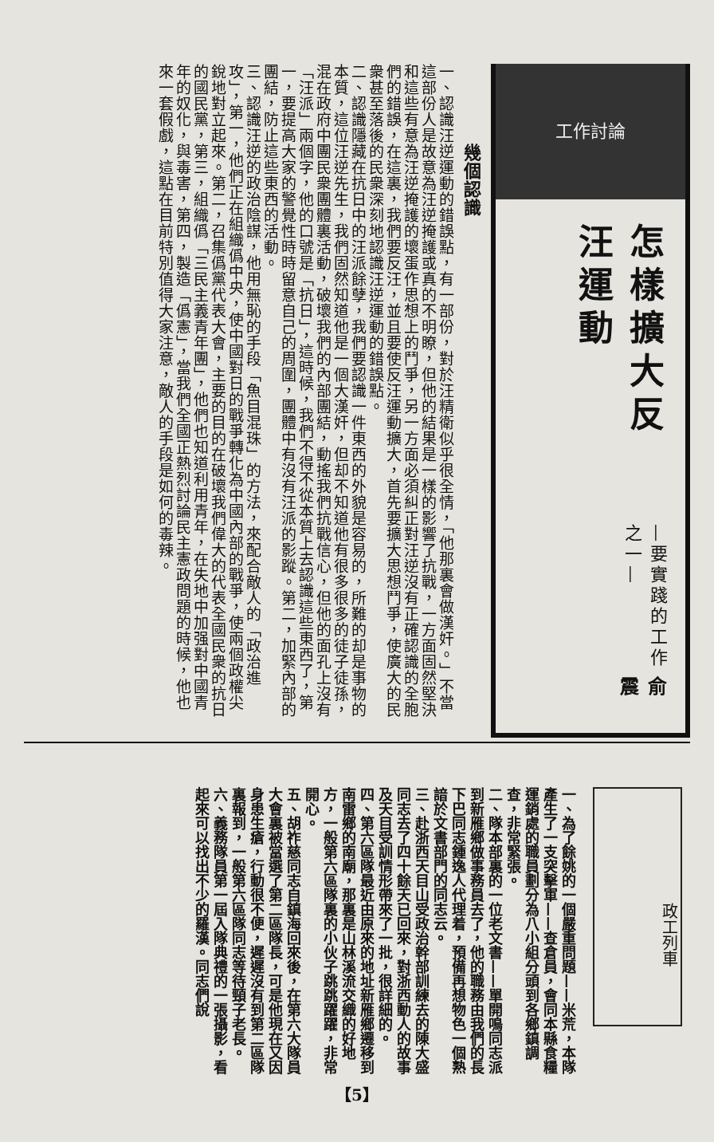工作討論
怎樣擴大反汪運動
—要實踐的工作之一—
俞 震
幾個認識
一、認識汪逆運動的錯誤點，有一部份，對於汪精衛似乎很全情，「他那裏會做漢奸。」不當這部份人是故意為汪逆掩護或真的不明瞭，但他的結果是一樣的影響了抗戰，一方面固然堅決和這些有意為汪逆掩護的壞蛋作思想上的鬥爭，另一方面必須糾正對汪逆沒有正確認識的全胞們的錯誤，在這裏，我們要反汪，並且要使反汪運動擴大，首先要擴大思想鬥爭，使廣大的民衆甚至落後的民衆深刻地認識汪逆運動的錯誤點。
二、認識隱藏在抗日中的汪派餘孽，我們要認識一件東西的外貌是容易的，所難的却是事物的本質，這位汪逆先生，我們固然知道他是一個大漢奸，但却不知道他有很多很多的徒子徒孫，混在政府中團民衆團體裏活動，破壞我們的內部團結，動搖我們抗戰信心，但他的面孔上沒有「汪派」兩個字，他的口號是「抗日」，這時候，我們不得不從本質上去認識這些東西了，第一，要提高大家的警覺性時時留意自己的周圍，團體中有沒有汪派的影蹤。第二，加緊內部的團結，防止這些東西的活動。
三、認識汪逆的政治陰謀，他用無恥的手段「魚目混珠」的方法，來配合敵人的「政治進攻」，第一，他們正在組織僞中央，使中國對日的戰爭轉化為中國內部的戰爭，使兩個政權尖銳地對立起來。第二，召集僞黨代表大會，主要的目的在破壞我們偉大的代表全國民衆的抗日的國民黨，第三，組織僞「三民主義青年團」，他們也知道利用青年，在失地中加强對中國青年的奴化，與毒害，第四，製造「僞憲」，當我們全國正熱烈討論民主憲政問題的時候，他也來一套假戲，這點在目前特別值得大家注意，敵人的手段是如何的毒辣。
政工列車
一、為了餘姚的一個嚴重問題——米荒，本隊產生了一支突擊軍——查倉員，會同本縣食糧運銷處的職員劃分為八小組分頭到各鄉鎮調查，非常緊張。
二、隊本部裏的一位老文書——單開鳴同志派到新雁鄉做事務員去了，他的職務由我們的長下巴同志鍾逸人代理着，預備再想物色一個熟諳於文書部門的同志云。
三、赴浙西天目山受政治幹部訓練去的陳大盛同志去了四十餘天已回來，對浙西動人的故事及天目受訓情形帶來了一批，很詳細的。
四、第六區隊最近由原來的地址新雁鄉遷移到南雷鄉的南廟，那裏是山林溪流交織的好地方，一般第六區隊裏的小伙子跳跳躍躍，非常開心。
五、胡祚慈同志自鎮海回來後，在第六大隊員大會裏被當選了第二區隊長，可是他現在又因身患生瘡，行動很不便，遲遲沒有到第二區隊裏報到，一般第六區隊同志等待頸子老長。
六、義務隊員第一屆入隊典禮的一張攝影，看起來可以找出不少的羅漢。同志們說
【5】